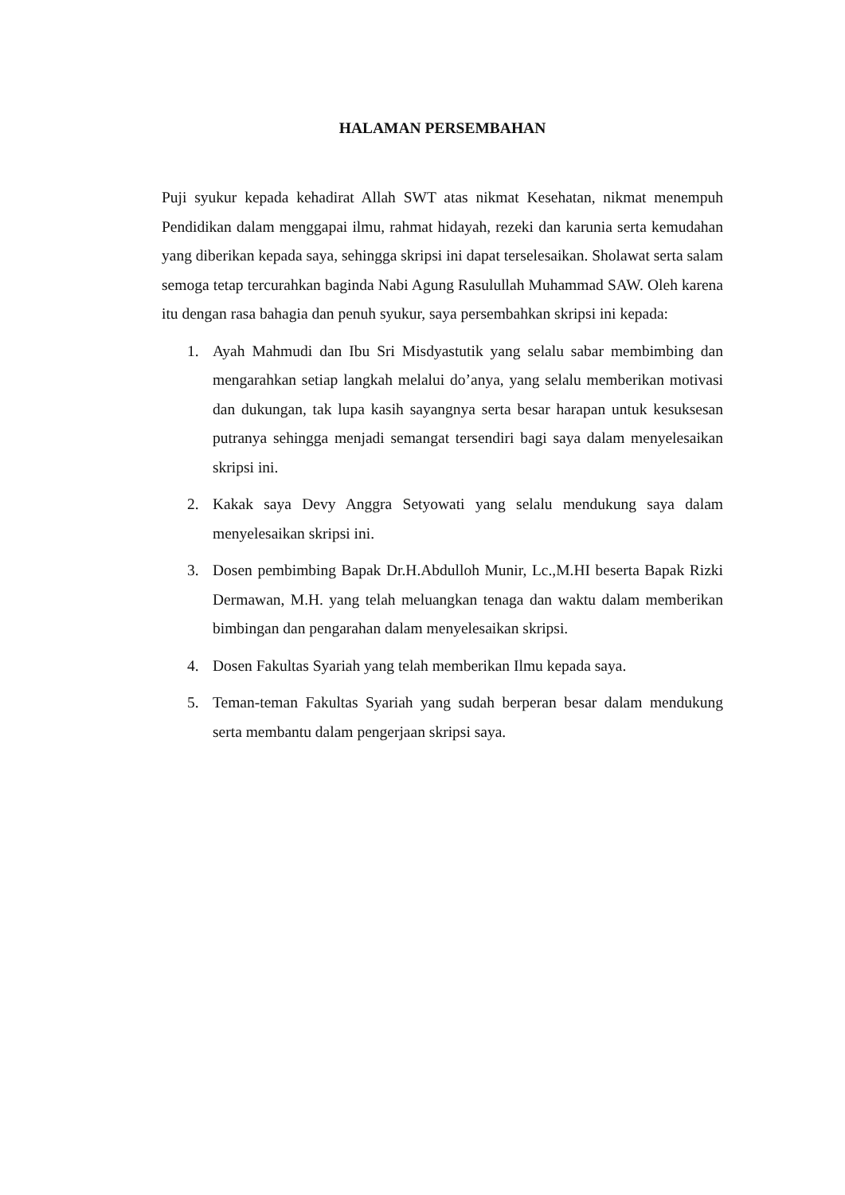HALAMAN PERSEMBAHAN
Puji syukur kepada kehadirat Allah SWT atas nikmat Kesehatan, nikmat menempuh Pendidikan dalam menggapai ilmu, rahmat hidayah, rezeki dan karunia serta kemudahan yang diberikan kepada saya, sehingga skripsi ini dapat terselesaikan. Sholawat serta salam semoga tetap tercurahkan baginda Nabi Agung Rasulullah Muhammad SAW. Oleh karena itu dengan rasa bahagia dan penuh syukur, saya persembahkan skripsi ini kepada:
1. Ayah Mahmudi dan Ibu Sri Misdyastutik yang selalu sabar membimbing dan mengarahkan setiap langkah melalui do’anya, yang selalu memberikan motivasi dan dukungan, tak lupa kasih sayangnya serta besar harapan untuk kesuksesan putranya sehingga menjadi semangat tersendiri bagi saya dalam menyelesaikan skripsi ini.
2. Kakak saya Devy Anggra Setyowati yang selalu mendukung saya dalam menyelesaikan skripsi ini.
3. Dosen pembimbing Bapak Dr.H.Abdulloh Munir, Lc.,M.HI beserta Bapak Rizki Dermawan, M.H. yang telah meluangkan tenaga dan waktu dalam memberikan bimbingan dan pengarahan dalam menyelesaikan skripsi.
4. Dosen Fakultas Syariah yang telah memberikan Ilmu kepada saya.
5. Teman-teman Fakultas Syariah yang sudah berperan besar dalam mendukung serta membantu dalam pengerjaan skripsi saya.